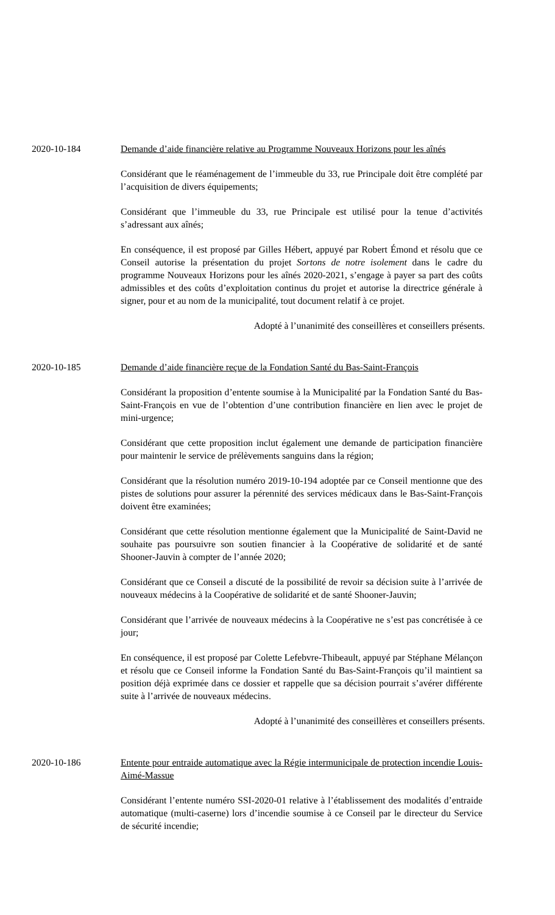2020-10-184 Demande d’aide financière relative au Programme Nouveaux Horizons pour les aînés
Considérant que le réaménagement de l’immeuble du 33, rue Principale doit être complété par l’acquisition de divers équipements;
Considérant que l’immeuble du 33, rue Principale est utilisé pour la tenue d’activités s’adressant aux aînés;
En conséquence, il est proposé par Gilles Hébert, appuyé par Robert Émond et résolu que ce Conseil autorise la présentation du projet Sortons de notre isolement dans le cadre du programme Nouveaux Horizons pour les aînés 2020-2021, s’engage à payer sa part des coûts admissibles et des coûts d’exploitation continus du projet et autorise la directrice générale à signer, pour et au nom de la municipalité, tout document relatif à ce projet.
Adopté à l’unanimité des conseillères et conseillers présents.
2020-10-185 Demande d’aide financière reçue de la Fondation Santé du Bas-Saint-François
Considérant la proposition d’entente soumise à la Municipalité par la Fondation Santé du Bas-Saint-François en vue de l’obtention d’une contribution financière en lien avec le projet de mini-urgence;
Considérant que cette proposition inclut également une demande de participation financière pour maintenir le service de prélèvements sanguins dans la région;
Considérant que la résolution numéro 2019-10-194 adoptée par ce Conseil mentionne que des pistes de solutions pour assurer la pérennité des services médicaux dans le Bas-Saint-François doivent être examinées;
Considérant que cette résolution mentionne également que la Municipalité de Saint-David ne souhaite pas poursuivre son soutien financier à la Coopérative de solidarité et de santé Shooner-Jauvin à compter de l’année 2020;
Considérant que ce Conseil a discuté de la possibilité de revoir sa décision suite à l’arrivée de nouveaux médecins à la Coopérative de solidarité et de santé Shooner-Jauvin;
Considérant que l’arrivée de nouveaux médecins à la Coopérative ne s’est pas concrétisée à ce jour;
En conséquence, il est proposé par Colette Lefebvre-Thibeault, appuyé par Stéphane Mélançon et résolu que ce Conseil informe la Fondation Santé du Bas-Saint-François qu’il maintient sa position déjà exprimée dans ce dossier et rappelle que sa décision pourrait s’avérer différente suite à l’arrivée de nouveaux médecins.
Adopté à l’unanimité des conseillères et conseillers présents.
2020-10-186 Entente pour entraide automatique avec la Régie intermunicipale de protection incendie Louis-Aimé-Massue
Considérant l’entente numéro SSI-2020-01 relative à l’établissement des modalités d’entraide automatique (multi-caserne) lors d’incendie soumise à ce Conseil par le directeur du Service de sécurité incendie;